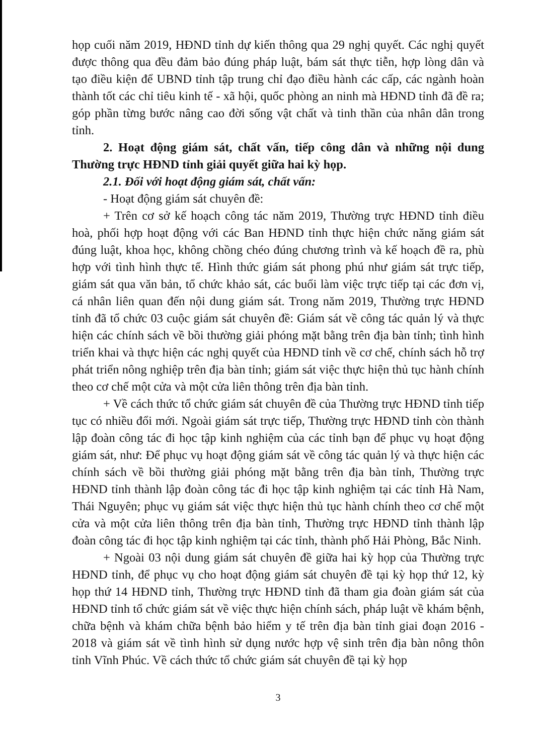họp cuối năm 2019, HĐND tỉnh dự kiến thông qua 29 nghị quyết. Các nghị quyết được thông qua đều đảm bảo đúng pháp luật, bám sát thực tiễn, hợp lòng dân và tạo điều kiện để UBND tỉnh tập trung chỉ đạo điều hành các cấp, các ngành hoàn thành tốt các chỉ tiêu kinh tế - xã hội, quốc phòng an ninh mà HĐND tỉnh đã đề ra; góp phần từng bước nâng cao đời sống vật chất và tinh thần của nhân dân trong tỉnh.
2. Hoạt động giám sát, chất vấn, tiếp công dân và những nội dung Thường trực HĐND tỉnh giải quyết giữa hai kỳ họp.
2.1. Đối với hoạt động giám sát, chất vấn:
- Hoạt động giám sát chuyên đề:
+ Trên cơ sở kế hoạch công tác năm 2019, Thường trực HĐND tỉnh điều hoà, phối hợp hoạt động với các Ban HĐND tỉnh thực hiện chức năng giám sát đúng luật, khoa học, không chồng chéo đúng chương trình và kế hoạch đề ra, phù hợp với tình hình thực tế. Hình thức giám sát phong phú như giám sát trực tiếp, giám sát qua văn bản, tổ chức khảo sát, các buổi làm việc trực tiếp tại các đơn vị, cá nhân liên quan đến nội dung giám sát. Trong năm 2019, Thường trực HĐND tỉnh đã tổ chức 03 cuộc giám sát chuyên đề: Giám sát về công tác quản lý và thực hiện các chính sách về bồi thường giải phóng mặt bằng trên địa bàn tỉnh; tình hình triển khai và thực hiện các nghị quyết của HĐND tỉnh về cơ chế, chính sách hỗ trợ phát triển nông nghiệp trên địa bàn tỉnh; giám sát việc thực hiện thủ tục hành chính theo cơ chế một cửa và một cửa liên thông trên địa bàn tỉnh.
+ Về cách thức tổ chức giám sát chuyên đề của Thường trực HĐND tỉnh tiếp tục có nhiều đổi mới. Ngoài giám sát trực tiếp, Thường trực HĐND tỉnh còn thành lập đoàn công tác đi học tập kinh nghiệm của các tỉnh bạn để phục vụ hoạt động giám sát, như: Để phục vụ hoạt động giám sát về công tác quản lý và thực hiện các chính sách về bồi thường giải phóng mặt bằng trên địa bàn tỉnh, Thường trực HĐND tỉnh thành lập đoàn công tác đi học tập kinh nghiệm tại các tỉnh Hà Nam, Thái Nguyên; phục vụ giám sát việc thực hiện thủ tục hành chính theo cơ chế một cửa và một cửa liên thông trên địa bàn tỉnh, Thường trực HĐND tỉnh thành lập đoàn công tác đi học tập kinh nghiệm tại các tỉnh, thành phố Hải Phòng, Bắc Ninh.
+ Ngoài 03 nội dung giám sát chuyên đề giữa hai kỳ họp của Thường trực HĐND tỉnh, để phục vụ cho hoạt động giám sát chuyên đề tại kỳ họp thứ 12, kỳ họp thứ 14 HĐND tỉnh, Thường trực HĐND tỉnh đã tham gia đoàn giám sát của HĐND tỉnh tổ chức giám sát về việc thực hiện chính sách, pháp luật về khám bệnh, chữa bệnh và khám chữa bệnh bảo hiểm y tế trên địa bàn tỉnh giai đoạn 2016 - 2018 và giám sát về tình hình sử dụng nước hợp vệ sinh trên địa bàn nông thôn tỉnh Vĩnh Phúc. Về cách thức tổ chức giám sát chuyên đề tại kỳ họp
3